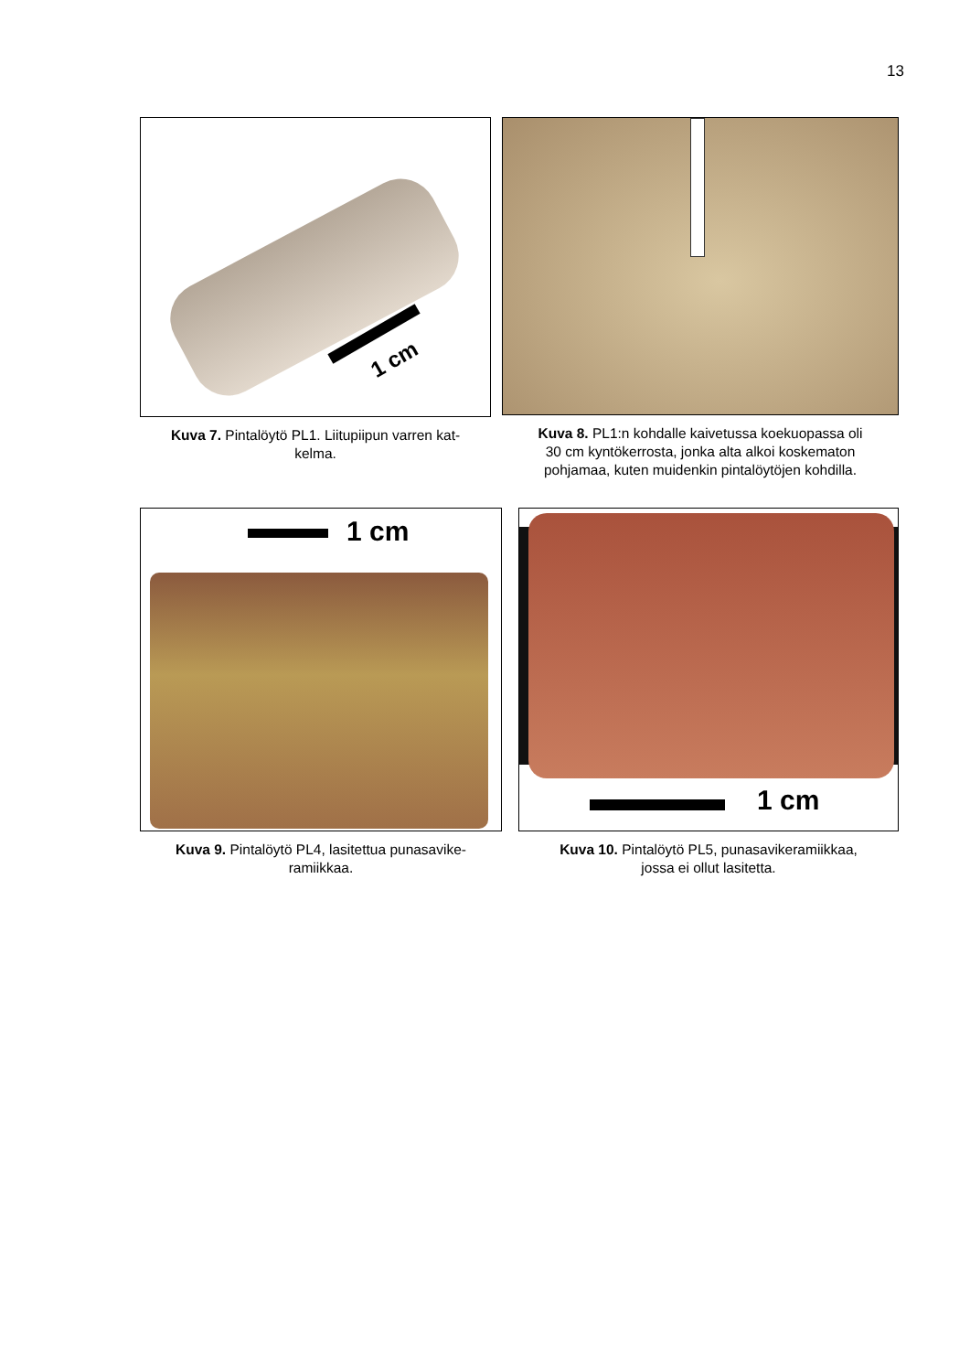13
1 cm
Kuva 7. Pintalöytö PL1. Liitupiipun varren kat-
kelma.
Kuva 8. PL1:n kohdalle kaivetussa koekuopassa oli
30 cm kyntökerrosta, jonka alta alkoi koskematon
pohjamaa, kuten muidenkin pintalöytöjen kohdilla.
1 cm
Kuva 9. Pintalöytö PL4, lasitettua punasavike-
ramiikkaa.
1 cm
Kuva 10. Pintalöytö PL5, punasavikeramiikkaa,
jossa ei ollut lasitetta.